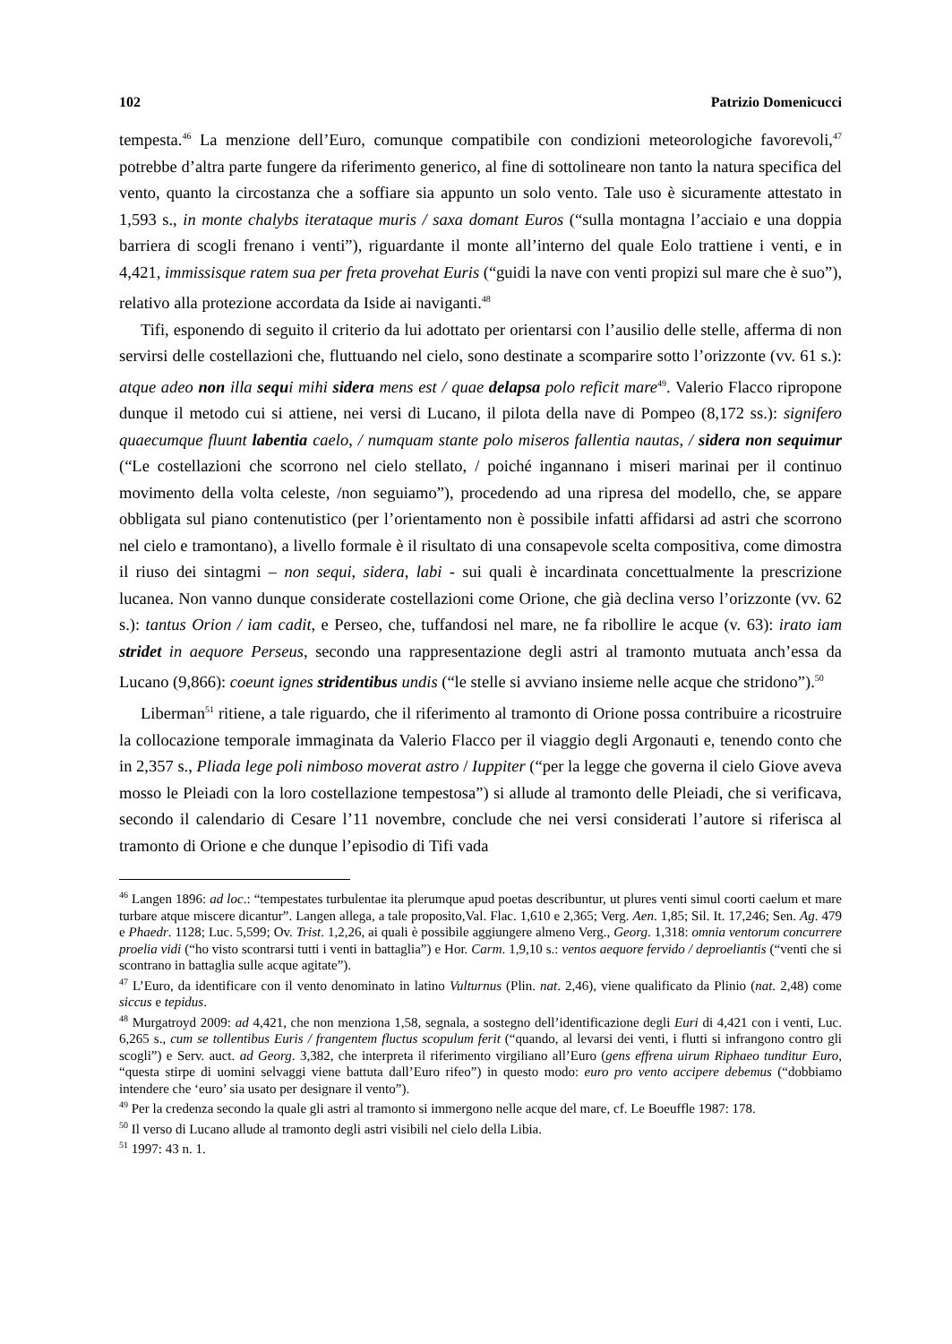102 Patrizio Domenicucci
tempesta.<sup>46</sup> La menzione dell’Euro, comunque compatibile con condizioni meteorologiche favorevoli,<sup>47</sup> potrebbe d’altra parte fungere da riferimento generico, al fine di sottolineare non tanto la natura specifica del vento, quanto la circostanza che a soffiare sia appunto un solo vento. Tale uso è sicuramente attestato in 1,593 s., in monte chalybs iterataque muris / saxa domant Euros (“sulla montagna l’acciaio e una doppia barriera di scogli frenano i venti”), riguardante il monte all’interno del quale Eolo trattiene i venti, e in 4,421, immissisque ratem sua per freta provehat Euris (“guidi la nave con venti propizi sul mare che è suo”), relativo alla protezione accordata da Iside ai naviganti.<sup>48</sup>
Tifi, esponendo di seguito il criterio da lui adottato per orientarsi con l’ausilio delle stelle, afferma di non servirsi delle costellazioni che, fluttuando nel cielo, sono destinate a scomparire sotto l’orizzonte (vv. 61 s.): atque adeo non illa sequi mihi sidera mens est / quae delapsa polo reficit mare<sup>49</sup>. Valerio Flacco ripropone dunque il metodo cui si attiene, nei versi di Lucano, il pilota della nave di Pompeo (8,172 ss.): signifero quaecumque fluunt labentia caelo, / numquam stante polo miseros fallentia nautas, / sidera non sequimur (“Le costellazioni che scorrono nel cielo stellato, / poiché ingannano i miseri marinai per il continuo movimento della volta celeste, /non seguiamo”), procedendo ad una ripresa del modello, che, se appare obbligata sul piano contenutistico (per l’orientamento non è possibile infatti affidarsi ad astri che scorrono nel cielo e tramontano), a livello formale è il risultato di una consapevole scelta compositiva, come dimostra il riuso dei sintagmi – non sequi, sidera, labi - sui quali è incardinata concettualmente la prescrizione lucanea. Non vanno dunque considerate costellazioni come Orione, che già declina verso l’orizzonte (vv. 62 s.): tantus Orion / iam cadit, e Perseo, che, tuffandosi nel mare, ne fa ribollire le acque (v. 63): irato iam stridet in aequore Perseus, secondo una rappresentazione degli astri al tramonto mutuata anch’essa da Lucano (9,866): coeunt ignes stridentibus undis (“le stelle si avviano insieme nelle acque che stridono”).<sup>50</sup>
Liberman<sup>51</sup> ritiene, a tale riguardo, che il riferimento al tramonto di Orione possa contribuire a ricostruire la collocazione temporale immaginata da Valerio Flacco per il viaggio degli Argonauti e, tenendo conto che in 2,357 s., Pliada lege poli nimboso moverat astro / Iuppiter (“per la legge che governa il cielo Giove aveva mosso le Pleiadi con la loro costellazione tempestosa”) si allude al tramonto delle Pleiadi, che si verificava, secondo il calendario di Cesare l’11 novembre, conclude che nei versi considerati l’autore si riferisca al tramonto di Orione e che dunque l’episodio di Tifi vada
<sup>46</sup> Langen 1896: ad loc.: “tempestates turbulentae ita plerumque apud poetas describuntur, ut plures venti simul coorti caelum et mare turbare atque miscere dicantur”. Langen allega, a tale proposito,Val. Flac. 1,610 e 2,365; Verg. Aen. 1,85; Sil. It. 17,246; Sen. Ag. 479 e Phaedr. 1128; Luc. 5,599; Ov. Trist. 1,2,26, ai quali è possibile aggiungere almeno Verg., Georg. 1,318: omnia ventorum concurrere proelia vidi (“ho visto scontrarsi tutti i venti in battaglia”) e Hor. Carm. 1,9,10 s.: ventos aequore fervido / deproeliantis (“venti che si scontrano in battaglia sulle acque agitate”).
<sup>47</sup> L’Euro, da identificare con il vento denominato in latino Vulturnus (Plin. nat. 2,46), viene qualificato da Plinio (nat. 2,48) come siccus e tepidus.
<sup>48</sup> Murgatroyd 2009: ad 4,421, che non menziona 1,58, segnala, a sostegno dell’identificazione degli Euri di 4,421 con i venti, Luc. 6,265 s., cum se tollentibus Euris / frangentem fluctus scopulum ferit (“quando, al levarsi dei venti, i flutti si infrangono contro gli scogli”) e Serv. auct. ad Georg. 3,382, che interpreta il riferimento virgiliano all’Euro (gens effrena uirum Riphaeo tunditur Euro, “questa stirpe di uomini selvaggi viene battuta dall’Euro rifeo”) in questo modo: euro pro vento accipere debemus (“dobbiamo intendere che ‘euro’ sia usato per designare il vento”).
<sup>49</sup> Per la credenza secondo la quale gli astri al tramonto si immergono nelle acque del mare, cf. Le Boeuffle 1987: 178.
<sup>50</sup> Il verso di Lucano allude al tramonto degli astri visibili nel cielo della Libia.
<sup>51</sup> 1997: 43 n. 1.